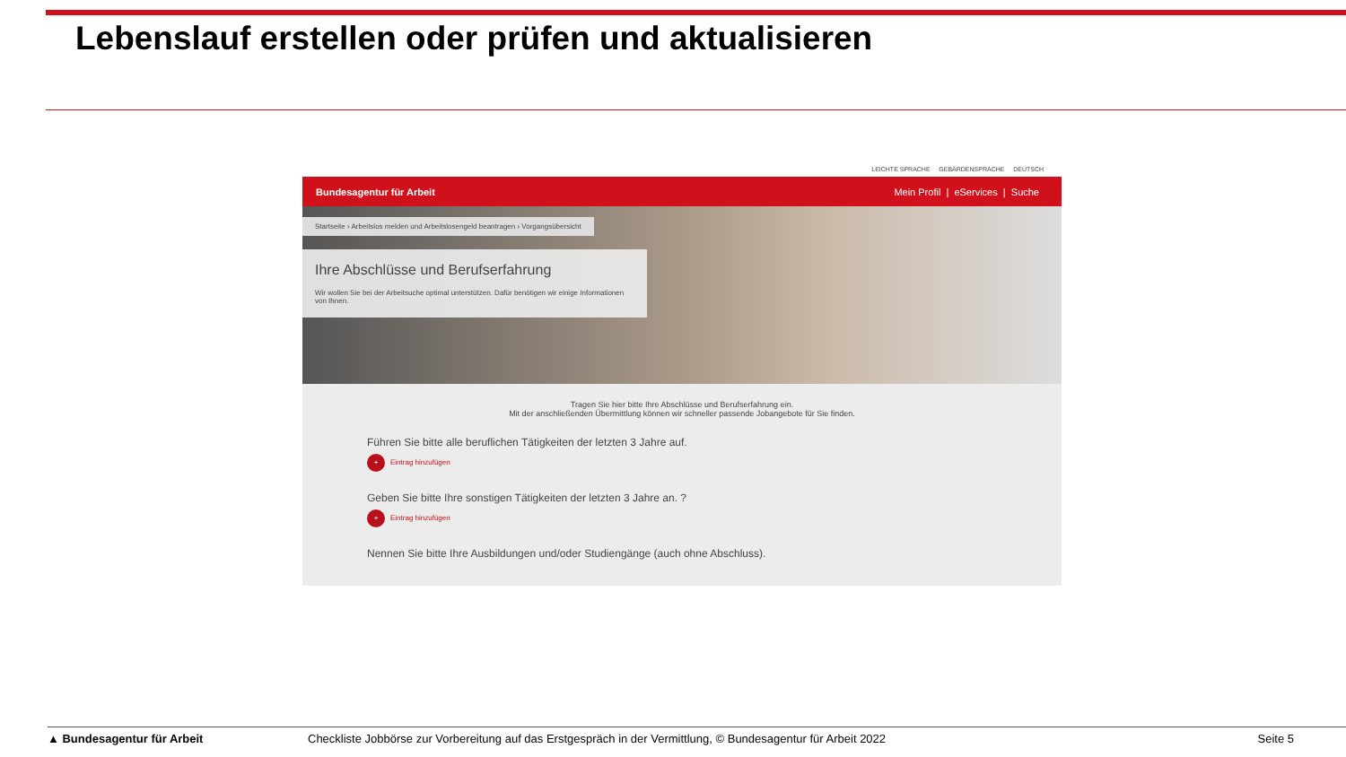Lebenslauf erstellen oder prüfen und aktualisieren
LEICHTE SPRACHE GEBÄRDENSPRACHE DEUTSCH
Bundesagentur für Arbeit Mein Profil | eServices | Suche
Startseite › Arbeitslos melden und Arbeitslosengeld beantragen › Vorgangsübersicht
Ihre Abschlüsse und Berufserfahrung
Wir wollen Sie bei der Arbeitsuche optimal unterstützen. Dafür benötigen wir einige Informationen von Ihnen.
Tragen Sie hier bitte Ihre Abschlüsse und Berufserfahrung ein.
Mit der anschließenden Übermittlung können wir schneller passende Jobangebote für Sie finden.
Führen Sie bitte alle beruflichen Tätigkeiten der letzten 3 Jahre auf.
+ Eintrag hinzufügen
Geben Sie bitte Ihre sonstigen Tätigkeiten der letzten 3 Jahre an. ?
+ Eintrag hinzufügen
Nennen Sie bitte Ihre Ausbildungen und/oder Studiengänge (auch ohne Abschluss).
▲ Bundesagentur für Arbeit Checkliste Jobbörse zur Vorbereitung auf das Erstgespräch in der Vermittlung, © Bundesagentur für Arbeit 2022 Seite 5